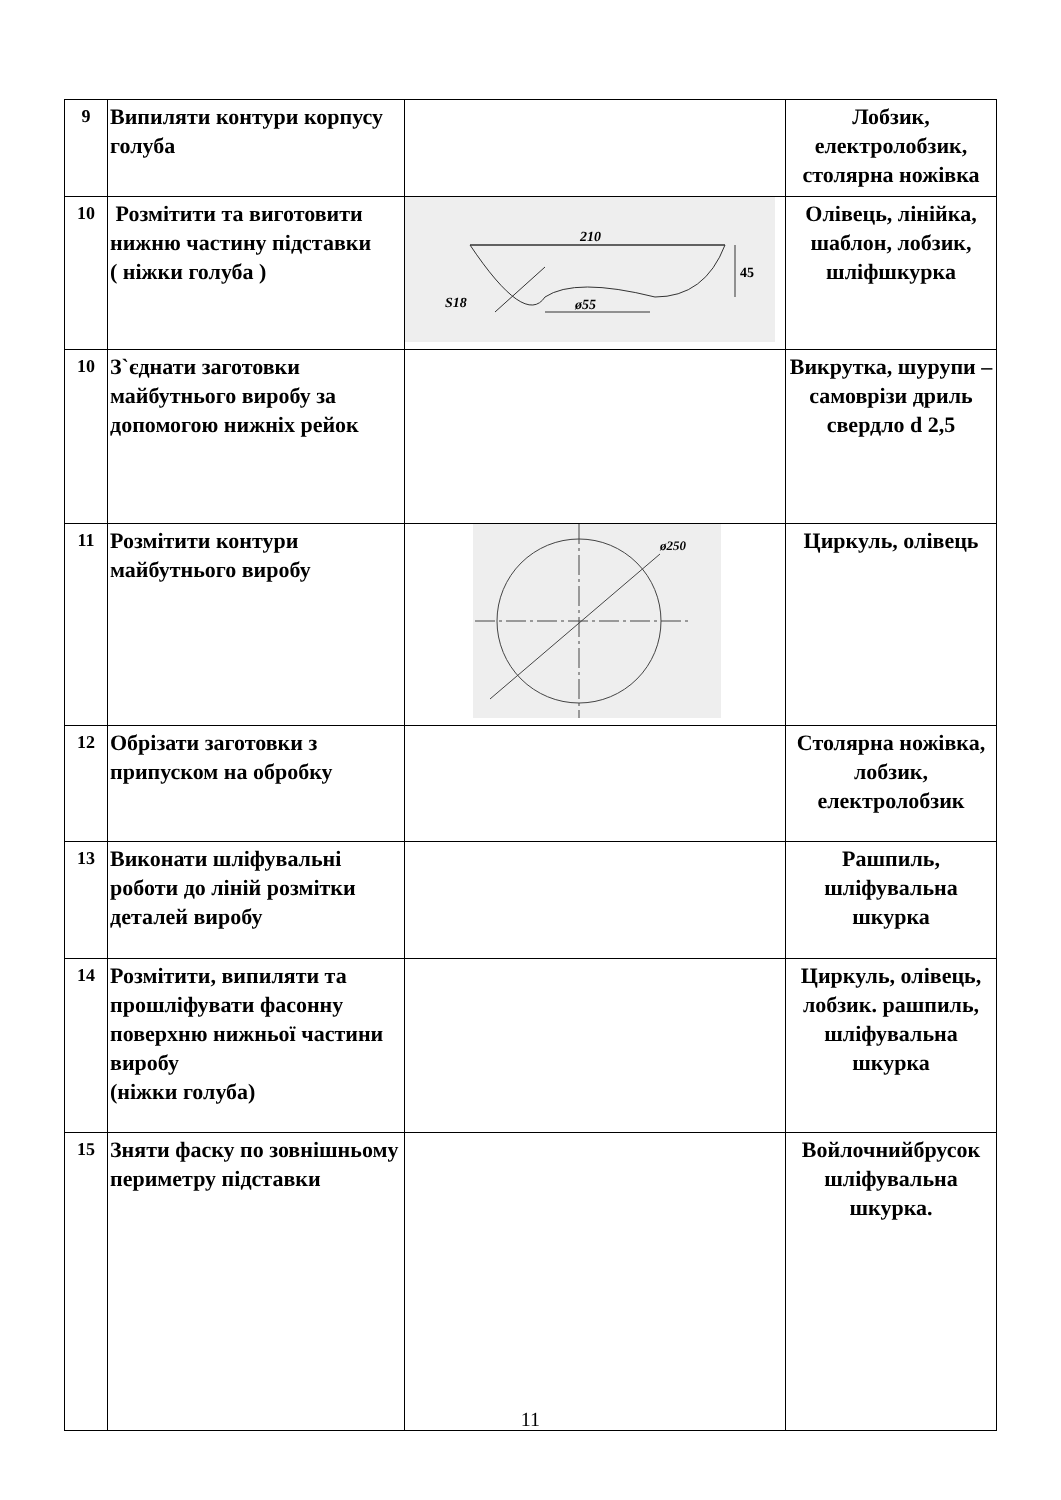| 9 | Випиляти контури корпусу голуба | | Лобзик, електролобзик, столярна ножівка |
| 10 | Розмітити та виготовити нижню частину підставки ( ніжки голуба ) | 210 45 ø55 S18 | Олівець, лінійка, шаблон, лобзик, шліфшкурка |
| 10 | З`єднати заготовки майбутнього виробу за допомогою нижніх рейок | | Викрутка, шурупи – самоврізи дриль свердло d 2,5 |
| 11 | Розмітити контури майбутнього виробу | ø250 | Циркуль, олівець |
| 12 | Обрізати заготовки з припуском на обробку | | Столярна ножівка, лобзик, електролобзик |
| 13 | Виконати шліфувальні роботи до ліній розмітки деталей виробу | | Рашпиль, шліфувальна шкурка |
| 14 | Розмітити, випиляти та прошліфувати фасонну поверхню нижньої частини виробу (ніжки голуба) | | Циркуль, олівець, лобзик. рашпиль, шліфувальна шкурка |
| 15 | Зняти фаску по зовнішньому периметру підставки | | Войлочнийбрусок шліфувальна шкурка. |
11